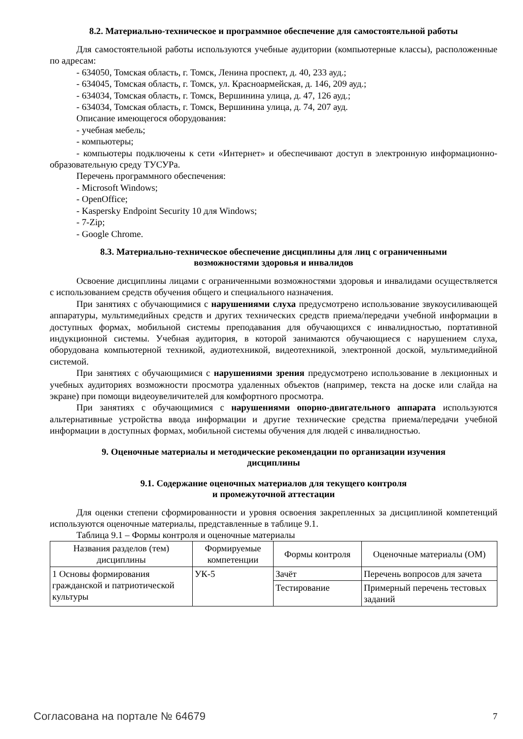8.2. Материально-техническое и программное обеспечение для самостоятельной работы
Для самостоятельной работы используются учебные аудитории (компьютерные классы), расположенные по адресам:
- 634050, Томская область, г. Томск, Ленина проспект, д. 40, 233 ауд.;
- 634045, Томская область, г. Томск, ул. Красноармейская, д. 146, 209 ауд.;
- 634034, Томская область, г. Томск, Вершинина улица, д. 47, 126 ауд.;
- 634034, Томская область, г. Томск, Вершинина улица, д. 74, 207 ауд.
Описание имеющегося оборудования:
- учебная мебель;
- компьютеры;
- компьютеры подключены к сети «Интернет» и обеспечивают доступ в электронную информационно-образовательную среду ТУСУРа.
Перечень программного обеспечения:
- Microsoft Windows;
- OpenOffice;
- Kaspersky Endpoint Security 10 для Windows;
- 7-Zip;
- Google Chrome.
8.3. Материально-техническое обеспечение дисциплины для лиц с ограниченными
возможностями здоровья и инвалидов
Освоение дисциплины лицами с ограниченными возможностями здоровья и инвалидами осуществляется с использованием средств обучения общего и специального назначения.
При занятиях с обучающимися с нарушениями слуха предусмотрено использование звукоусиливающей аппаратуры, мультимедийных средств и других технических средств приема/передачи учебной информации в доступных формах, мобильной системы преподавания для обучающихся с инвалидностью, портативной индукционной системы. Учебная аудитория, в которой занимаются обучающиеся с нарушением слуха, оборудована компьютерной техникой, аудиотехникой, видеотехникой, электронной доской, мультимедийной системой.
При занятиях с обучающимися с нарушениями зрения предусмотрено использование в лекционных и учебных аудиториях возможности просмотра удаленных объектов (например, текста на доске или слайда на экране) при помощи видеоувеличителей для комфортного просмотра.
При занятиях с обучающимися с нарушениями опорно-двигательного аппарата используются альтернативные устройства ввода информации и другие технические средства приема/передачи учебной информации в доступных формах, мобильной системы обучения для людей с инвалидностью.
9. Оценочные материалы и методические рекомендации по организации изучения
дисциплины
9.1. Содержание оценочных материалов для текущего контроля
и промежуточной аттестации
Для оценки степени сформированности и уровня освоения закрепленных за дисциплиной компетенций используются оценочные материалы, представленные в таблице 9.1.
Таблица 9.1 – Формы контроля и оценочные материалы
| Названия разделов (тем) дисциплины | Формируемые компетенции | Формы контроля | Оценочные материалы (ОМ) |
| --- | --- | --- | --- |
| 1 Основы формирования гражданской и патриотической культуры | УК-5 | Зачёт | Перечень вопросов для зачета |
| | | Тестирование | Примерный перечень тестовых заданий |
Согласована на портале № 64679 7